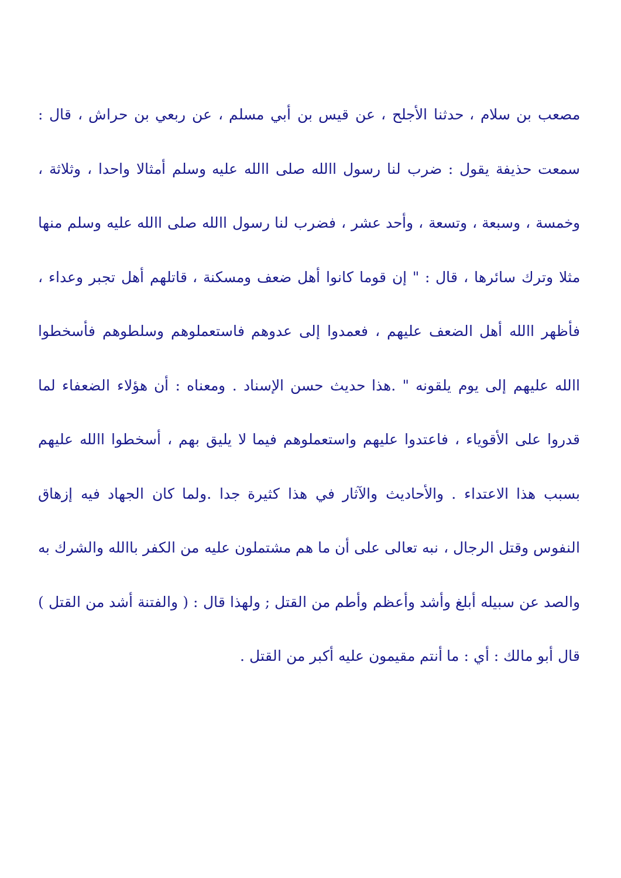مصعب بن سلام ، حدثنا الأجلح ، عن قيس بن أبي مسلم ، عن ربعي بن حراش ، قال : سمعت حذيفة يقول : ضرب لنا رسول االله صلى االله عليه وسلم أمثالا واحدا ، وثلاثة ، وخمسة ، وسبعة ، وتسعة ، وأحد عشر ، فضرب لنا رسول االله صلى االله عليه وسلم منها مثلا وترك سائرها ، قال : " إن قوما كانوا أهل ضعف ومسكنة ، قاتلهم أهل تجبر وعداء ، فأظهر االله أهل الضعف عليهم ، فعمدوا إلى عدوهم فاستعملوهم وسلطوهم فأسخطوا االله عليهم إلى يوم يلقونه " .هذا حديث حسن الإسناد . ومعناه : أن هؤلاء الضعفاء لما قدروا على الأقوياء ، فاعتدوا عليهم واستعملوهم فيما لا يليق بهم ، أسخطوا االله عليهم بسبب هذا الاعتداء . والأحاديث والآثار في هذا كثيرة جدا .ولما كان الجهاد فيه إزهاق النفوس وقتل الرجال ، نبه تعالى على أن ما هم مشتملون عليه من الكفر باالله والشرك به والصد عن سبيله أبلغ وأشد وأعظم وأطم من القتل ; ولهذا قال : ( والفتنة أشد من القتل ) قال أبو مالك : أي : ما أنتم مقيمون عليه أكبر من القتل .